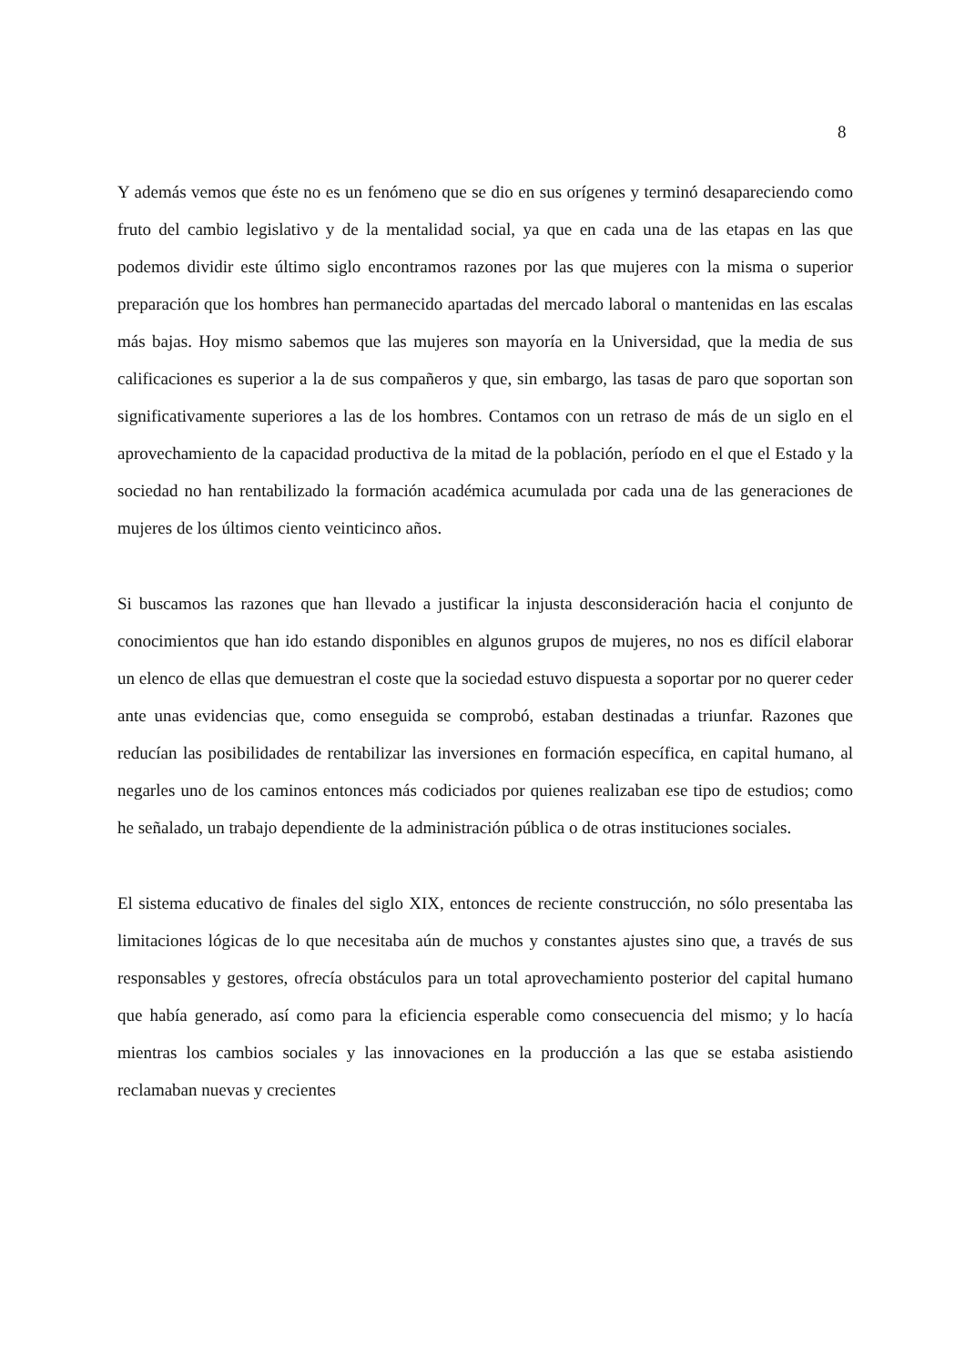8
Y además vemos que éste no es un fenómeno que se dio en sus orígenes y terminó desapareciendo como fruto del cambio legislativo y de la mentalidad social, ya que en cada una de las etapas en las que podemos dividir este último siglo encontramos razones por las que mujeres con la misma o superior preparación que los hombres han permanecido apartadas del mercado laboral o mantenidas en las escalas más bajas. Hoy mismo sabemos que las mujeres son mayoría en la Universidad, que la media de sus calificaciones es superior a la de sus compañeros y que, sin embargo, las tasas de paro que soportan son significativamente superiores a las de los hombres. Contamos con un retraso de más de un siglo en el aprovechamiento de la capacidad productiva de la mitad de la población, período en el que el Estado y la sociedad no han rentabilizado la formación académica acumulada por cada una de las generaciones de mujeres de los últimos ciento veinticinco años.
Si buscamos las razones que han llevado a justificar la injusta desconsideración hacia el conjunto de conocimientos que han ido estando disponibles en algunos grupos de mujeres, no nos es difícil elaborar un elenco de ellas que demuestran el coste que la sociedad estuvo dispuesta a soportar por no querer ceder ante unas evidencias que, como enseguida se comprobó, estaban destinadas a triunfar. Razones que reducían las posibilidades de rentabilizar las inversiones en formación específica, en capital humano, al negarles uno de los caminos entonces más codiciados por quienes realizaban ese tipo de estudios; como he señalado, un trabajo dependiente de la administración pública o de otras instituciones sociales.
El sistema educativo de finales del siglo XIX, entonces de reciente construcción, no sólo presentaba las limitaciones lógicas de lo que necesitaba aún de muchos y constantes ajustes sino que, a través de sus responsables y gestores, ofrecía obstáculos para un total aprovechamiento posterior del capital humano que había generado, así como para la eficiencia esperable como consecuencia del mismo; y lo hacía mientras los cambios sociales y las innovaciones en la producción a las que se estaba asistiendo reclamaban nuevas y crecientes